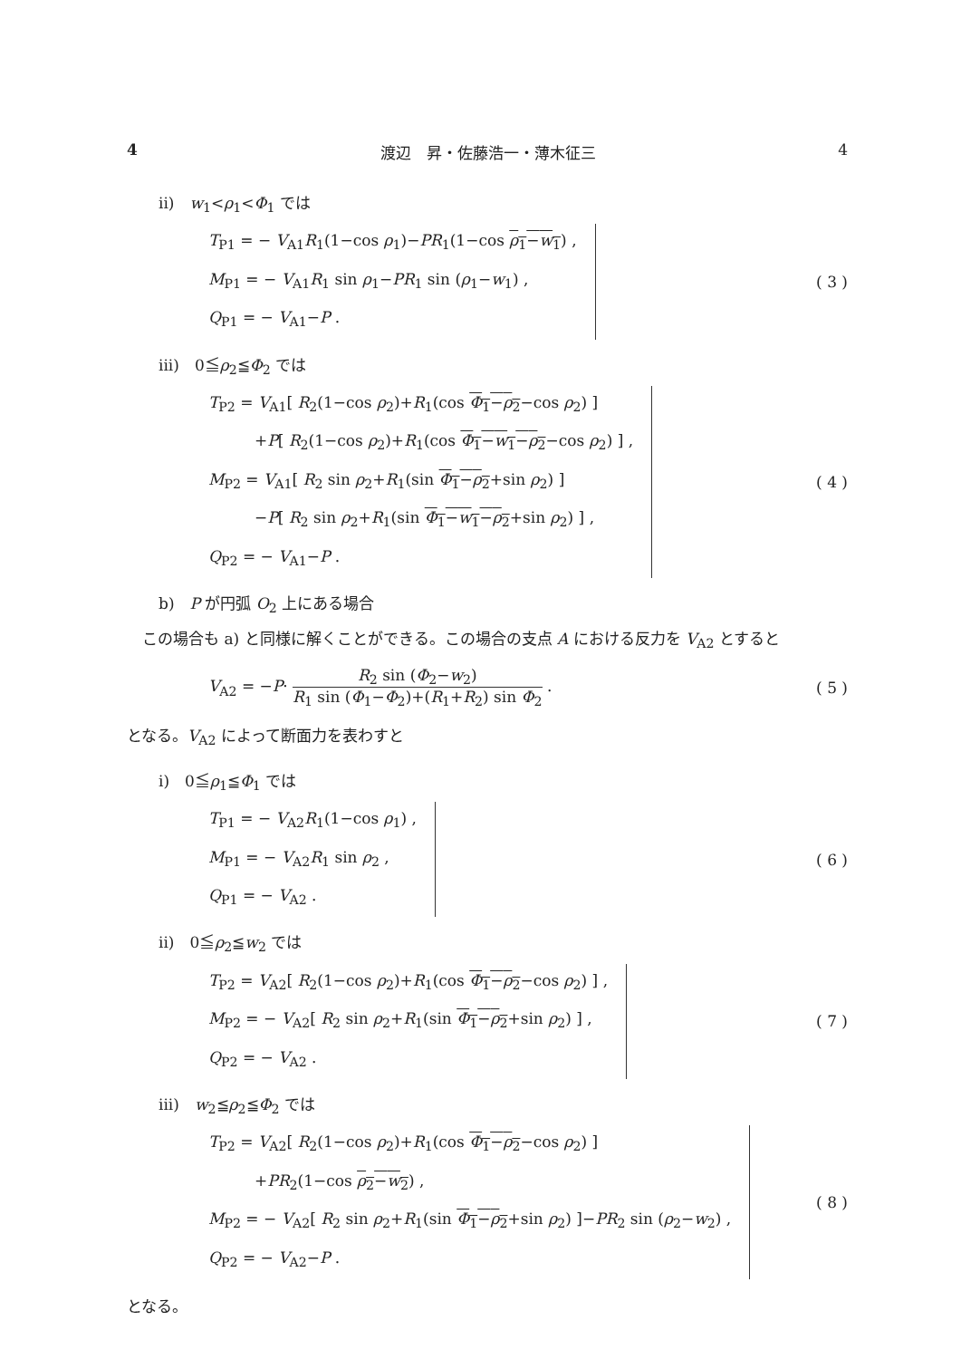4 渡辺　昇・佐藤浩一・薄木征三 4
ii)　w<sub>1</sub><ρ<sub>1</sub><Φ<sub>1</sub> では
T<sub>P1</sub> = − V<sub>A1</sub>R<sub>1</sub>(1−cos ρ<sub>1</sub>)−PR<sub>1</sub>(1−cos ρ<sub>1</sub>−w<sub>1</sub>) ,
M<sub>P1</sub> = − V<sub>A1</sub>R<sub>1</sub> sin ρ<sub>1</sub>−PR<sub>1</sub> sin (ρ<sub>1</sub>−w<sub>1</sub>) ,
Q<sub>P1</sub> = − V<sub>A1</sub>−P .
( 3 )
iii)　0≦ρ<sub>2</sub>≦Φ<sub>2</sub> では
T<sub>P2</sub> = V<sub>A1</sub>[ R<sub>2</sub>(1−cos ρ<sub>2</sub>)+R<sub>1</sub>(cos Φ<sub>1</sub>−ρ<sub>2</sub>−cos ρ<sub>2</sub>) ]
　　　+P[ R<sub>2</sub>(1−cos ρ<sub>2</sub>)+R<sub>1</sub>(cos Φ<sub>1</sub>−w<sub>1</sub>−ρ<sub>2</sub>−cos ρ<sub>2</sub>) ] ,
M<sub>P2</sub> = V<sub>A1</sub>[ R<sub>2</sub> sin ρ<sub>2</sub>+R<sub>1</sub>(sin Φ<sub>1</sub>−ρ<sub>2</sub>+sin ρ<sub>2</sub>) ]
　　　−P[ R<sub>2</sub> sin ρ<sub>2</sub>+R<sub>1</sub>(sin Φ<sub>1</sub>−w<sub>1</sub>−ρ<sub>2</sub>+sin ρ<sub>2</sub>) ] ,
Q<sub>P2</sub> = − V<sub>A1</sub>−P .
( 4 )
b)　P が円弧 O<sub>2</sub> 上にある場合
　この場合も a) と同様に解くことができる。この場合の支点 A における反力を V<sub>A2</sub> とすると
V<sub>A2</sub> = −P· R<sub>2</sub> sin (Φ<sub>2</sub>−w<sub>2</sub>) R<sub>1</sub> sin (Φ<sub>1</sub>−Φ<sub>2</sub>)+(R<sub>1</sub>+R<sub>2</sub>) sin Φ<sub>2</sub> .
( 5 )
となる。V<sub>A2</sub> によって断面力を表わすと
i)　0≦ρ<sub>1</sub>≦Φ<sub>1</sub> では
T<sub>P1</sub> = − V<sub>A2</sub>R<sub>1</sub>(1−cos ρ<sub>1</sub>) ,
M<sub>P1</sub> = − V<sub>A2</sub>R<sub>1</sub> sin ρ<sub>2</sub> ,
Q<sub>P1</sub> = − V<sub>A2</sub> .
( 6 )
ii)　0≦ρ<sub>2</sub>≦w<sub>2</sub> では
T<sub>P2</sub> = V<sub>A2</sub>[ R<sub>2</sub>(1−cos ρ<sub>2</sub>)+R<sub>1</sub>(cos Φ<sub>1</sub>−ρ<sub>2</sub>−cos ρ<sub>2</sub>) ] ,
M<sub>P2</sub> = − V<sub>A2</sub>[ R<sub>2</sub> sin ρ<sub>2</sub>+R<sub>1</sub>(sin Φ<sub>1</sub>−ρ<sub>2</sub>+sin ρ<sub>2</sub>) ] ,
Q<sub>P2</sub> = − V<sub>A2</sub> .
( 7 )
iii)　w<sub>2</sub>≦ρ<sub>2</sub>≦Φ<sub>2</sub> では
T<sub>P2</sub> = V<sub>A2</sub>[ R<sub>2</sub>(1−cos ρ<sub>2</sub>)+R<sub>1</sub>(cos Φ<sub>1</sub>−ρ<sub>2</sub>−cos ρ<sub>2</sub>) ]
　　　+PR<sub>2</sub>(1−cos ρ<sub>2</sub>−w<sub>2</sub>) ,
M<sub>P2</sub> = − V<sub>A2</sub>[ R<sub>2</sub> sin ρ<sub>2</sub>+R<sub>1</sub>(sin Φ<sub>1</sub>−ρ<sub>2</sub>+sin ρ<sub>2</sub>) ]−PR<sub>2</sub> sin (ρ<sub>2</sub>−w<sub>2</sub>) ,
Q<sub>P2</sub> = − V<sub>A2</sub>−P .
( 8 )
となる。